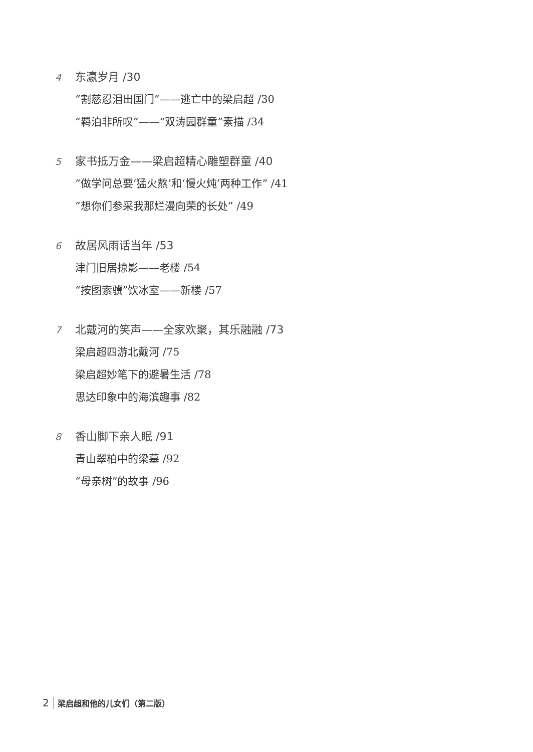4 东瀛岁月 /30
“割慈忍泪出国门”——逃亡中的梁启超 /30
“羁泊非所叹”——“双涛园群童”素描 /34
5 家书抵万金——梁启超精心雕塑群童 /40
“做学问总要‘猛火熬’和‘慢火炖’两种工作” /41
“想你们参采我那烂漫向荣的长处” /49
6 故居风雨话当年 /53
津门旧居掠影——老楼 /54
“按图索骥”饮冰室——新楼 /57
7 北戴河的笑声——全家欢聚，其乐融融 /73
梁启超四游北戴河 /75
梁启超妙笔下的避暑生活 /78
思达印象中的海滨趣事 /82
8 香山脚下亲人眠 /91
青山翠柏中的梁墓 /92
“母亲树”的故事 /96
2 梁启超和他的儿女们（第二版）